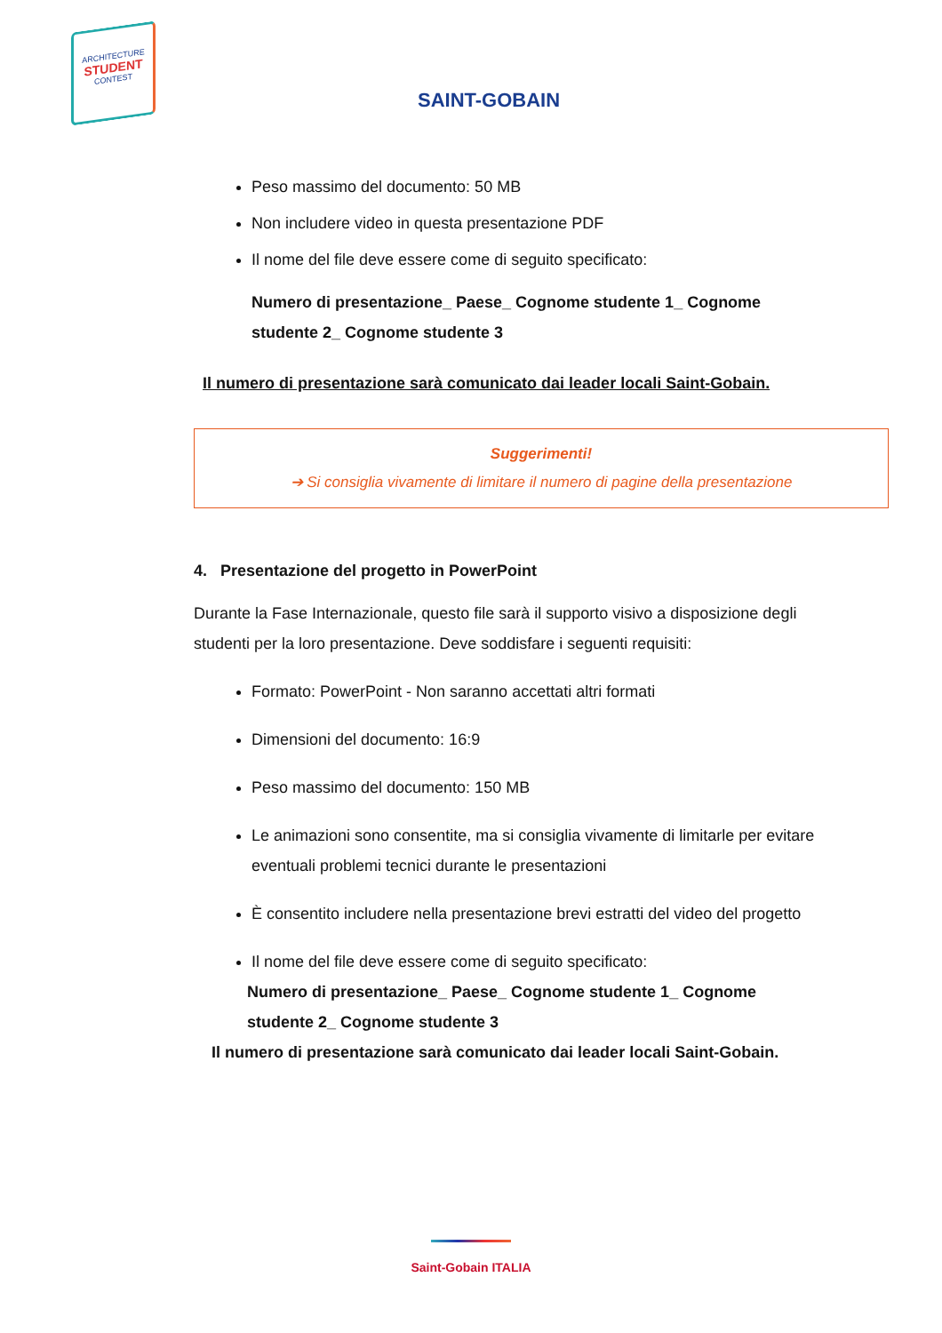ARCHITECTURE
STUDENT
CONTEST
SAINT-GOBAIN
Peso massimo del documento: 50 MB
Non includere video in questa presentazione PDF
Il nome del file deve essere come di seguito specificato:
Numero di presentazione_ Paese_ Cognome studente 1_ Cognome studente 2_ Cognome studente 3
Il numero di presentazione sarà comunicato dai leader locali Saint-Gobain.
Suggerimenti!
➔ Si consiglia vivamente di limitare il numero di pagine della presentazione
4. Presentazione del progetto in PowerPoint
Durante la Fase Internazionale, questo file sarà il supporto visivo a disposizione degli studenti per la loro presentazione. Deve soddisfare i seguenti requisiti:
Formato: PowerPoint - Non saranno accettati altri formati
Dimensioni del documento: 16:9
Peso massimo del documento: 150 MB
Le animazioni sono consentite, ma si consiglia vivamente di limitarle per evitare eventuali problemi tecnici durante le presentazioni
È consentito includere nella presentazione brevi estratti del video del progetto
Il nome del file deve essere come di seguito specificato:
Numero di presentazione_ Paese_ Cognome studente 1_ Cognome studente 2_ Cognome studente 3
Il numero di presentazione sarà comunicato dai leader locali Saint-Gobain.
Saint-Gobain ITALIA